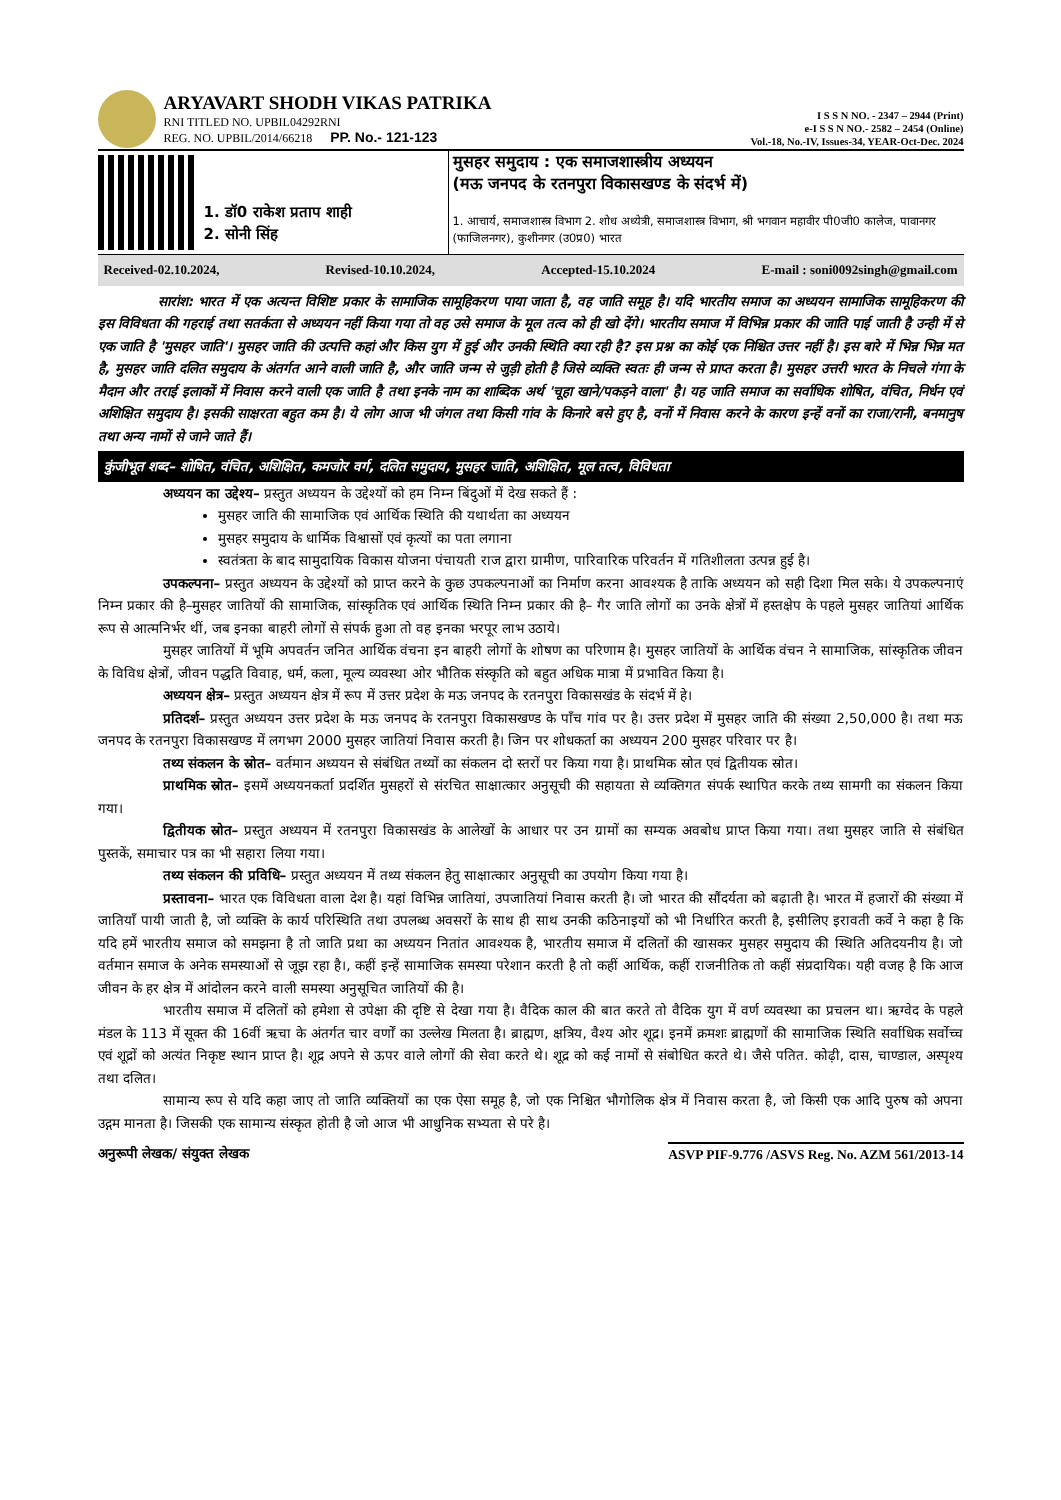ARYAVART SHODH VIKAS PATRIKA
RNI TITLED NO. UPBIL04292RNI
REG. NO. UPBIL/2014/66218 PP. No.- 121-123
I S S N NO. - 2347 – 2944 (Print)
e-I S S N NO.- 2582 – 2454 (Online)
Vol.-18, No.-IV, Issues-34, YEAR-Oct-Dec. 2024
1. डॉ0 राकेश प्रताप शाही
2. सोनी सिंह
मुसहर समुदाय : एक समाजशास्त्रीय अध्ययन
(मऊ जनपद के रतनपुरा विकासखण्ड के संदर्भ में)
1. आचार्य, समाजशास्त्र विभाग 2. शोध अध्येत्री, समाजशास्त्र विभाग, श्री भगवान महावीर पी0जी0 कालेज, पावानगर (फाजिलनगर), कुशीनगर (उ0प्र0) भारत
Received-02.10.2024, Revised-10.10.2024, Accepted-15.10.2024 E-mail : soni0092singh@gmail.com
सारांश: भारत में एक अत्यन्त विशिष्ट प्रकार के सामाजिक सामूहिकरण पाया जाता है, वह जाति समूह है। यदि भारतीय समाज का अध्ययन सामाजिक सामूहिकरण की इस विविधता की गहराई तथा सतर्कता से अध्ययन नहीं किया गया तो वह उसे समाज के मूल तत्व को ही खो देंगे। भारतीय समाज में विभिन्न प्रकार की जाति पाई जाती है उन्ही में से एक जाति है 'मुसहर जाति'। मुसहर जाति की उत्पत्ति कहां और किस युग में हुई और उनकी स्थिति क्या रही है? इस प्रश्न का कोई एक निश्चित उत्तर नहीं है। इस बारे में भिन्न भिन्न मत है, मुसहर जाति दलित समुदाय के अंतर्गत आने वाली जाति है, और जाति जन्म से जुड़ी होती है जिसे व्यक्ति स्वतः ही जन्म से प्राप्त करता है। मुसहर उत्तरी भारत के निचले गंगा के मैदान और तराई इलाकों में निवास करने वाली एक जाति है तथा इनके नाम का शाब्दिक अर्थ 'चूहा खाने/पकड़ने वाला' है। यह जाति समाज का सर्वाधिक शोषित, वंचित, निर्धन एवं अशिक्षित समुदाय है। इसकी साक्षरता बहुत कम है। ये लोग आज भी जंगल तथा किसी गांव के किनारे बसे हुए है, वनों में निवास करने के कारण इन्हें वनों का राजा/रानी, बनमानुष तथा अन्य नामों से जाने जाते हैं।
कुंजीभूत शब्द– शोषित, वंचित, अशिक्षित, कमजोर वर्ग, दलित समुदाय, मुसहर जाति, अशिक्षित, मूल तत्व, विविधता
अध्ययन का उद्देश्य– प्रस्तुत अध्ययन के उद्देश्यों को हम निम्न बिंदुओं में देख सकते हैं :
मुसहर जाति की सामाजिक एवं आर्थिक स्थिति की यथार्थता का अध्ययन
मुसहर समुदाय के धार्मिक विश्वासों एवं कृत्यों का पता लगाना
स्वतंत्रता के बाद सामुदायिक विकास योजना पंचायती राज द्वारा ग्रामीण, पारिवारिक परिवर्तन में गतिशीलता उत्पन्न हुई है।
उपकल्पना– प्रस्तुत अध्ययन के उद्देश्यों को प्राप्त करने के कुछ उपकल्पनाओं का निर्माण करना आवश्यक है ताकि अध्ययन को सही दिशा मिल सके। ये उपकल्पनाएं निम्न प्रकार की है–मुसहर जातियों की सामाजिक, सांस्कृतिक एवं आर्थिक स्थिति निम्न प्रकार की है– गैर जाति लोगों का उनके क्षेत्रों में हस्तक्षेप के पहले मुसहर जातियां आर्थिक रूप से आत्मनिर्भर थीं, जब इनका बाहरी लोगों से संपर्क हुआ तो वह इनका भरपूर लाभ उठाये।
मुसहर जातियों में भूमि अपवर्तन जनित आर्थिक वंचना इन बाहरी लोगों के शोषण का परिणाम है। मुसहर जातियों के आर्थिक वंचन ने सामाजिक, सांस्कृतिक जीवन के विविध क्षेत्रों, जीवन पद्धति विवाह, धर्म, कला, मूल्य व्यवस्था ओर भौतिक संस्कृति को बहुत अधिक मात्रा में प्रभावित किया है।
अध्ययन क्षेत्र– प्रस्तुत अध्ययन क्षेत्र में रूप में उत्तर प्रदेश के मऊ जनपद के रतनपुरा विकासखंड के संदर्भ में हे।
प्रतिदर्श– प्रस्तुत अध्ययन उत्तर प्रदेश के मऊ जनपद के रतनपुरा विकासखण्ड के पाँच गांव पर है। उत्तर प्रदेश में मुसहर जाति की संख्या 2,50,000 है। तथा मऊ जनपद के रतनपुरा विकासखण्ड में लगभग 2000 मुसहर जातियां निवास करती है। जिन पर शोधकर्ता का अध्ययन 200 मुसहर परिवार पर है।
तथ्य संकलन के स्रोत– वर्तमान अध्ययन से संबंधित तथ्यों का संकलन दो स्तरों पर किया गया है। प्राथमिक स्रोत एवं द्वितीयक स्रोत।
प्राथमिक स्रोत– इसमें अध्ययनकर्ता प्रदर्शित मुसहरों से संरचित साक्षात्कार अनुसूची की सहायता से व्यक्तिगत संपर्क स्थापित करके तथ्य सामगी का संकलन किया गया।
द्वितीयक स्रोत– प्रस्तुत अध्ययन में रतनपुरा विकासखंड के आलेखों के आधार पर उन ग्रामों का सम्यक अवबोध प्राप्त किया गया। तथा मुसहर जाति से संबंधित पुस्तकें, समाचार पत्र का भी सहारा लिया गया।
तथ्य संकलन की प्रविधि– प्रस्तुत अध्ययन में तथ्य संकलन हेतु साक्षात्कार अनुसूची का उपयोग किया गया है।
प्रस्तावना– भारत एक विविधता वाला देश है। यहां विभिन्न जातियां, उपजातियां निवास करती है। जो भारत की सौंदर्यता को बढ़ाती है। भारत में हजारों की संख्या में जातियाँ पायी जाती है, जो व्यक्ति के कार्य परिस्थिति तथा उपलब्ध अवसरों के साथ ही साथ उनकी कठिनाइयों को भी निर्धारित करती है, इसीलिए इरावती कर्वे ने कहा है कि यदि हमें भारतीय समाज को समझना है तो जाति प्रथा का अध्ययन नितांत आवश्यक है, भारतीय समाज में दलितों की खासकर मुसहर समुदाय की स्थिति अतिदयनीय है। जो वर्तमान समाज के अनेक समस्याओं से जूझ रहा है।, कहीं इन्हें सामाजिक समस्या परेशान करती है तो कहीं आर्थिक, कहीं राजनीतिक तो कहीं संप्रदायिक। यही वजह है कि आज जीवन के हर क्षेत्र में आंदोलन करने वाली समस्या अनुसूचित जातियों की है।
भारतीय समाज में दलितों को हमेशा से उपेक्षा की दृष्टि से देखा गया है। वैदिक काल की बात करते तो वैदिक युग में वर्ण व्यवस्था का प्रचलन था। ऋग्वेद के पहले मंडल के 113 में सूक्त की 16वीं ऋचा के अंतर्गत चार वर्णों का उल्लेख मिलता है। ब्राह्मण, क्षत्रिय, वैश्य ओर शूद्र। इनमें क्रमशः ब्राह्मणों की सामाजिक स्थिति सर्वाधिक सर्वोच्च एवं शूद्रों को अत्यंत निकृष्ट स्थान प्राप्त है। शूद्र अपने से ऊपर वाले लोगों की सेवा करते थे। शूद्र को कई नामों से संबोधित करते थे। जैसे पतित. कोढ़ी, दास, चाण्डाल, अस्पृश्य तथा दलित।
सामान्य रूप से यदि कहा जाए तो जाति व्यक्तियों का एक ऐसा समूह है, जो एक निश्चित भौगोलिक क्षेत्र में निवास करता है, जो किसी एक आदि पुरुष को अपना उद्गम मानता है। जिसकी एक सामान्य संस्कृत होती है जो आज भी आधुनिक सभ्यता से परे है।
अनुरूपी लेखक/ संयुक्त लेखक ASVP PIF-9.776 /ASVS Reg. No. AZM 561/2013-14